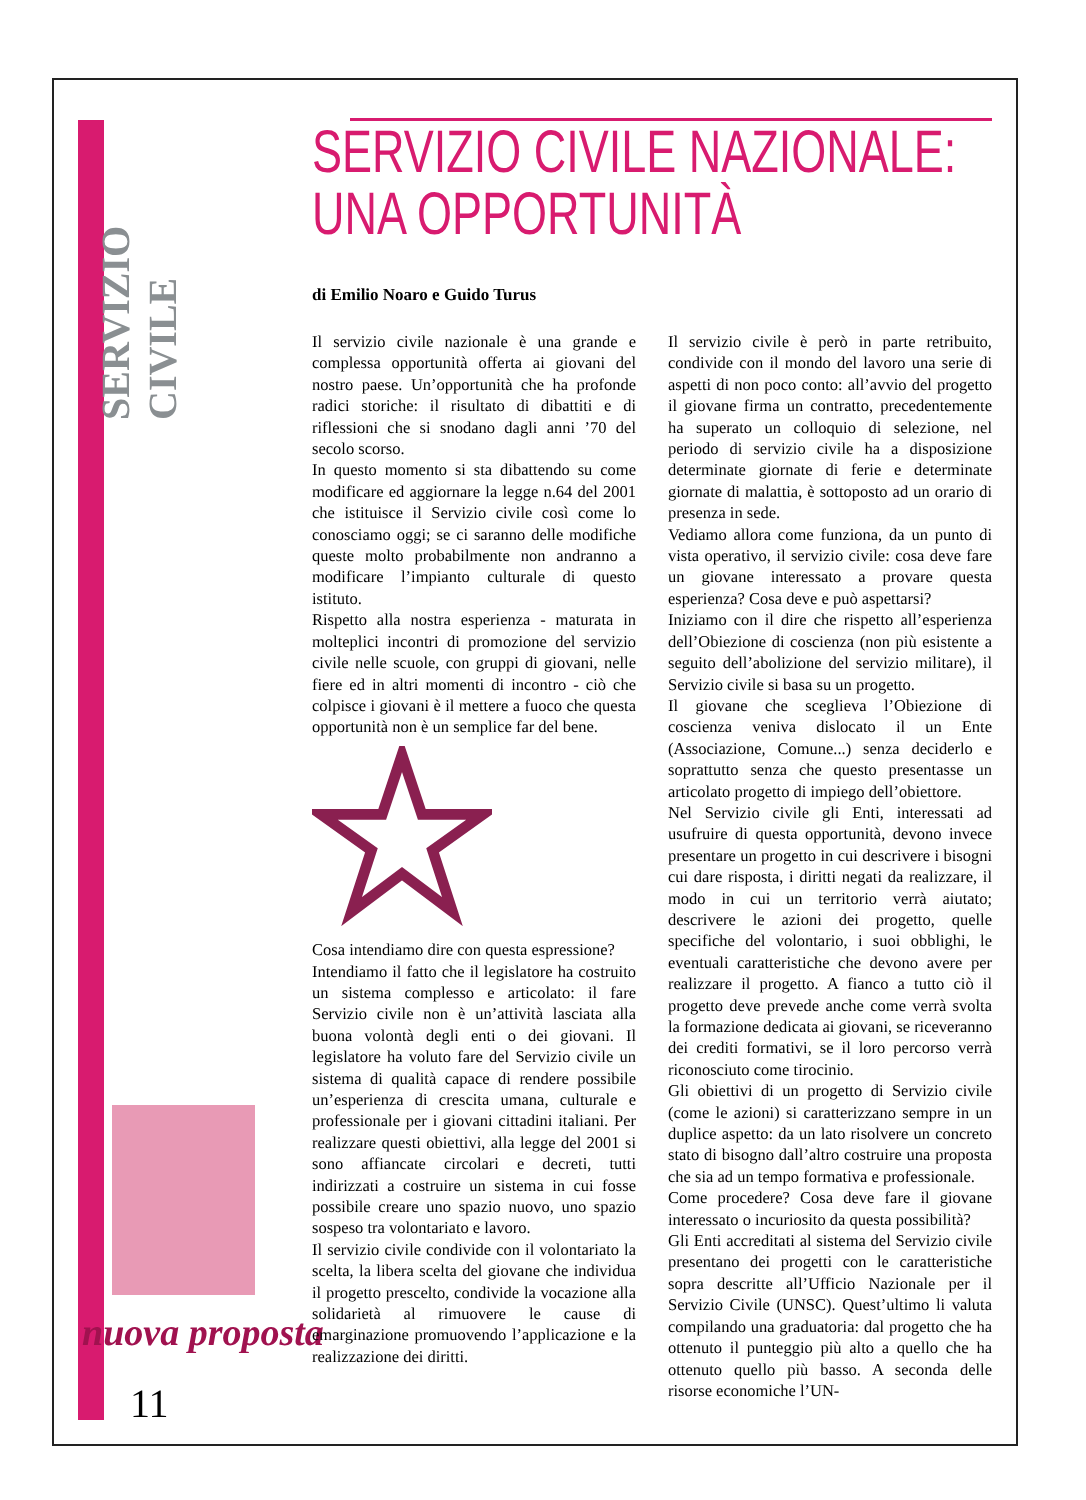SERVIZIO CIVILE
nuova proposta
11
SERVIZIO CIVILE NAZIONALE:
UNA OPPORTUNITÀ
di Emilio Noaro e Guido Turus
Il servizio civile nazionale è una grande e complessa opportunità offerta ai giovani del nostro paese. Un’opportunità che ha profonde radici storiche: il risultato di dibattiti e di riflessioni che si snodano dagli anni ’70 del secolo scorso.
In questo momento si sta dibattendo su come modificare ed aggiornare la legge n.64 del 2001 che istituisce il Servizio civile così come lo conosciamo oggi; se ci saranno delle modifiche queste molto probabilmente non andranno a modificare l’impianto culturale di questo istituto.
Rispetto alla nostra esperienza - maturata in molteplici incontri di promozione del servizio civile nelle scuole, con gruppi di giovani, nelle fiere ed in altri momenti di incontro - ciò che colpisce i giovani è il mettere a fuoco che questa opportunità non è un semplice far del bene.
Cosa intendiamo dire con questa espressione?
Intendiamo il fatto che il legislatore ha costruito un sistema complesso e articolato: il fare Servizio civile non è un’attività lasciata alla buona volontà degli enti o dei giovani. Il legislatore ha voluto fare del Servizio civile un sistema di qualità capace di rendere possibile un’esperienza di crescita umana, culturale e professionale per i giovani cittadini italiani. Per realizzare questi obiettivi, alla legge del 2001 si sono affiancate circolari e decreti, tutti indirizzati a costruire un sistema in cui fosse possibile creare uno spazio nuovo, uno spazio sospeso tra volontariato e lavoro.
Il servizio civile condivide con il volontariato la scelta, la libera scelta del giovane che individua il progetto prescelto, condivide la vocazione alla solidarietà al rimuovere le cause di emarginazione promuovendo l’applicazione e la realizzazione dei diritti.
Il servizio civile è però in parte retribuito, condivide con il mondo del lavoro una serie di aspetti di non poco conto: all’avvio del progetto il giovane firma un contratto, precedentemente ha superato un colloquio di selezione, nel periodo di servizio civile ha a disposizione determinate giornate di ferie e determinate giornate di malattia, è sottoposto ad un orario di presenza in sede.
Vediamo allora come funziona, da un punto di vista operativo, il servizio civile: cosa deve fare un giovane interessato a provare questa esperienza? Cosa deve e può aspettarsi?
Iniziamo con il dire che rispetto all’esperienza dell’Obiezione di coscienza (non più esistente a seguito dell’abolizione del servizio militare), il Servizio civile si basa su un progetto.
Il giovane che sceglieva l’Obiezione di coscienza veniva dislocato il un Ente (Associazione, Comune...) senza deciderlo e soprattutto senza che questo presentasse un articolato progetto di impiego dell’obiettore.
Nel Servizio civile gli Enti, interessati ad usufruire di questa opportunità, devono invece presentare un progetto in cui descrivere i bisogni cui dare risposta, i diritti negati da realizzare, il modo in cui un territorio verrà aiutato; descrivere le azioni dei progetto, quelle specifiche del volontario, i suoi obblighi, le eventuali caratteristiche che devono avere per realizzare il progetto. A fianco a tutto ciò il progetto deve prevede anche come verrà svolta la formazione dedicata ai giovani, se riceveranno dei crediti formativi, se il loro percorso verrà riconosciuto come tirocinio.
Gli obiettivi di un progetto di Servizio civile (come le azioni) si caratterizzano sempre in un duplice aspetto: da un lato risolvere un concreto stato di bisogno dall’altro costruire una proposta che sia ad un tempo formativa e professionale.
Come procedere? Cosa deve fare il giovane interessato o incuriosito da questa possibilità?
Gli Enti accreditati al sistema del Servizio civile presentano dei progetti con le caratteristiche sopra descritte all’Ufficio Nazionale per il Servizio Civile (UNSC). Quest’ultimo li valuta compilando una graduatoria: dal progetto che ha ottenuto il punteggio più alto a quello che ha ottenuto quello più basso. A seconda delle risorse economiche l’UN-